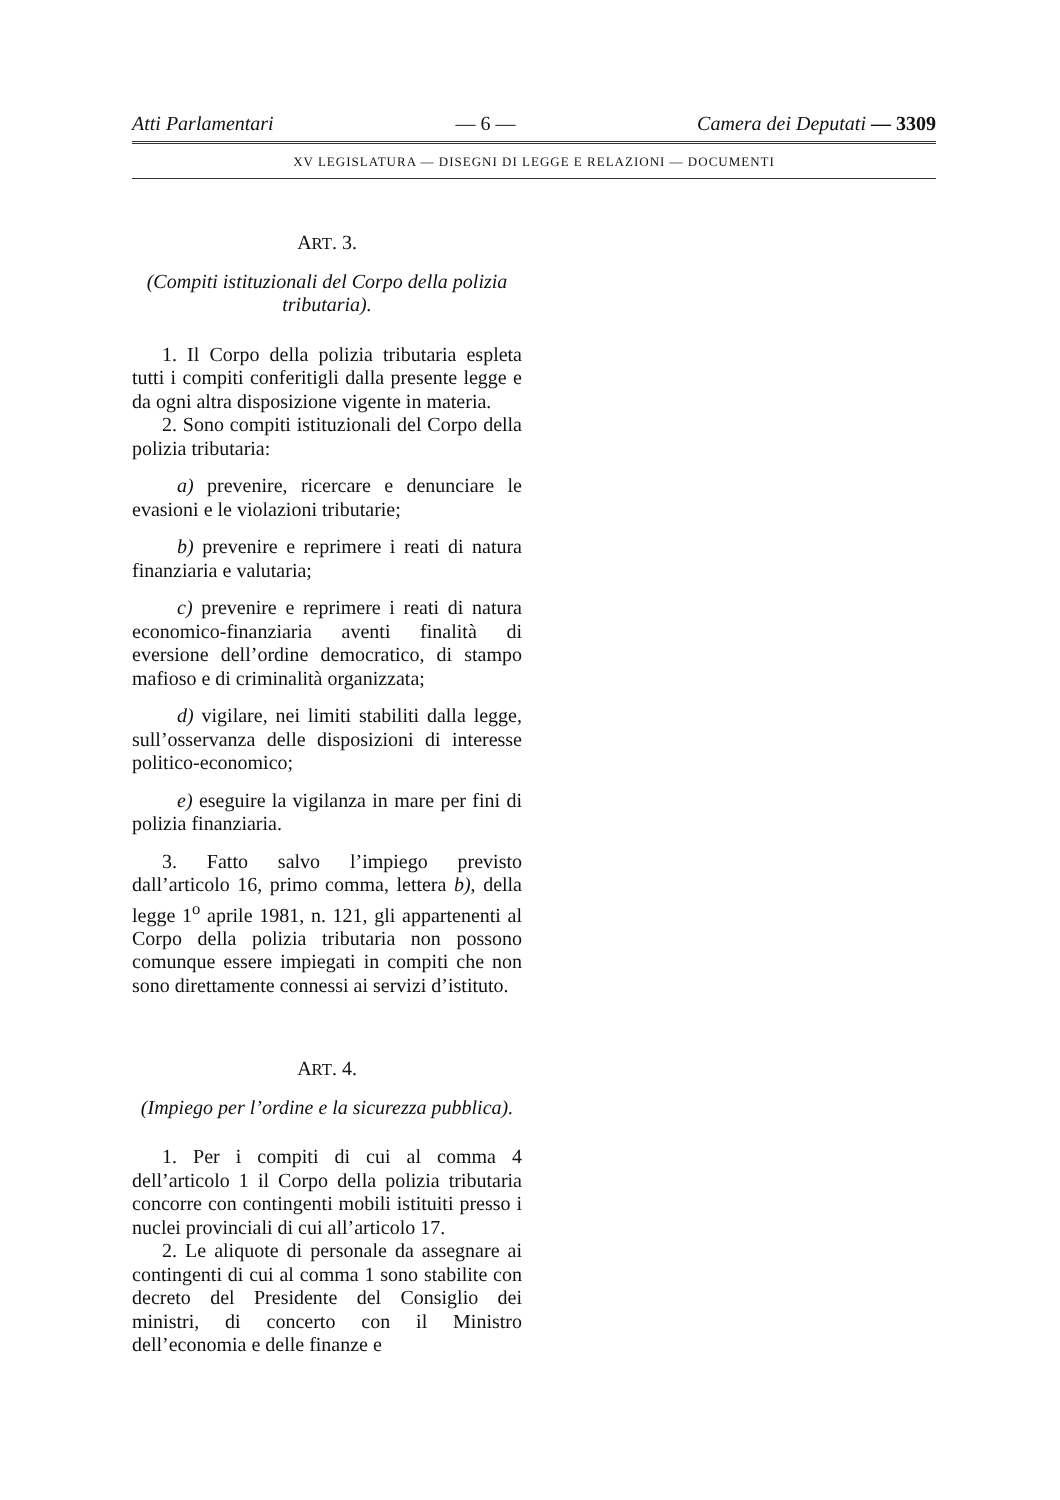Atti Parlamentari — 6 — Camera dei Deputati — 3309
XV LEGISLATURA — DISEGNI DI LEGGE E RELAZIONI — DOCUMENTI
ART. 3.
(Compiti istituzionali del Corpo della polizia tributaria).
1. Il Corpo della polizia tributaria espleta tutti i compiti conferitigli dalla presente legge e da ogni altra disposizione vigente in materia.
2. Sono compiti istituzionali del Corpo della polizia tributaria:
a) prevenire, ricercare e denunciare le evasioni e le violazioni tributarie;
b) prevenire e reprimere i reati di natura finanziaria e valutaria;
c) prevenire e reprimere i reati di natura economico-finanziaria aventi finalità di eversione dell’ordine democratico, di stampo mafioso e di criminalità organizzata;
d) vigilare, nei limiti stabiliti dalla legge, sull’osservanza delle disposizioni di interesse politico-economico;
e) eseguire la vigilanza in mare per fini di polizia finanziaria.
3. Fatto salvo l’impiego previsto dall’articolo 16, primo comma, lettera b), della legge 1<sup>o</sup> aprile 1981, n. 121, gli appartenenti al Corpo della polizia tributaria non possono comunque essere impiegati in compiti che non sono direttamente connessi ai servizi d’istituto.
ART. 4.
(Impiego per l’ordine e la sicurezza pubblica).
1. Per i compiti di cui al comma 4 dell’articolo 1 il Corpo della polizia tributaria concorre con contingenti mobili istituiti presso i nuclei provinciali di cui all’articolo 17.
2. Le aliquote di personale da assegnare ai contingenti di cui al comma 1 sono stabilite con decreto del Presidente del Consiglio dei ministri, di concerto con il Ministro dell’economia e delle finanze e